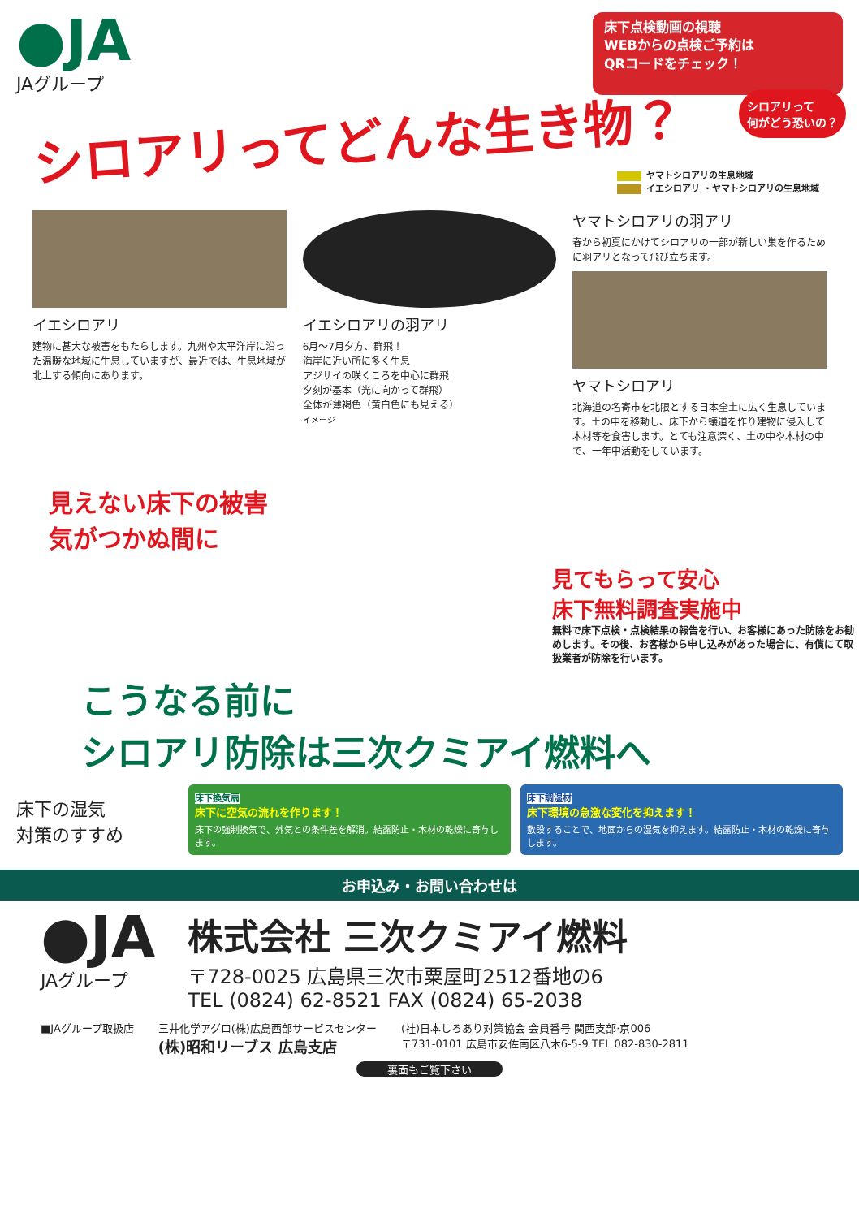●JA
JAグループ
床下点検動画の視聴
WEBからの点検ご予約は
QRコードをチェック！
シロアリってどんな生き物？
シロアリって
何がどう恐いの？
ヤマトシロアリの生息地域
イエシロアリ ・ヤマトシロアリの生息地域
イエシロアリ
建物に甚大な被害をもたらします。九州や太平洋岸に沿った温暖な地域に生息していますが、最近では、生息地域が北上する傾向にあります。
イエシロアリの羽アリ
6月～7月夕方、群飛！
海岸に近い所に多く生息
アジサイの咲くころを中心に群飛
夕刻が基本（光に向かって群飛）
全体が薄褐色（黄白色にも見える）
イメージ
ヤマトシロアリの羽アリ
春から初夏にかけてシロアリの一部が新しい巣を作るために羽アリとなって飛び立ちます。
ヤマトシロアリ
北海道の名寄市を北限とする日本全土に広く生息しています。土の中を移動し、床下から蟻道を作り建物に侵入して木材等を食害します。とても注意深く、土の中や木材の中で、一年中活動をしています。
見えない床下の被害
気がつかぬ間に
見てもらって安心
床下無料調査実施中
無料で床下点検・点検結果の報告を行い、お客様にあった防除をお勧めします。その後、お客様から申し込みがあった場合に、有償にて取扱業者が防除を行います。
こうなる前に
シロアリ防除は三次クミアイ燃料へ
床下の湿気
対策のすすめ
床下換気扇
床下に空気の流れを作ります！
床下の強制換気で、外気との条件差を解消。結露防止・木材の乾燥に寄与します。
床下調湿材
床下環境の急激な変化を抑えます！
敷設することで、地面からの湿気を抑えます。結露防止・木材の乾燥に寄与します。
お申込み・お問い合わせは
●JA
JAグループ
株式会社 三次クミアイ燃料
〒728-0025 広島県三次市粟屋町2512番地の6
TEL (0824) 62-8521 FAX (0824) 65-2038
■JAグループ取扱店 三井化学アグロ(株)広島西部サービスセンター
(株)昭和リーブス 広島支店
(社)日本しろあり対策協会 会員番号 関西支部·京006
〒731-0101 広島市安佐南区八木6-5-9 TEL 082-830-2811
裏面もご覧下さい